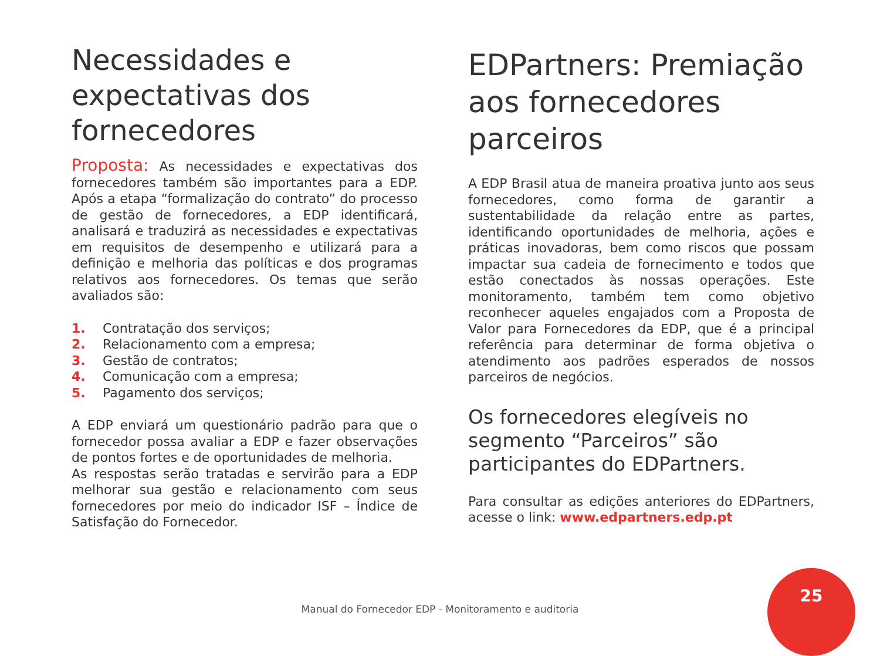Necessidades e expectativas dos fornecedores
Proposta: As necessidades e expectativas dos fornecedores também são importantes para a EDP. Após a etapa “formalização do contrato” do processo de gestão de fornecedores, a EDP identificará, analisará e traduzirá as necessidades e expectativas em requisitos de desempenho e utilizará para a definição e melhoria das políticas e dos programas relativos aos fornecedores. Os temas que serão avaliados são:
1. Contratação dos serviços;
2. Relacionamento com a empresa;
3. Gestão de contratos;
4. Comunicação com a empresa;
5. Pagamento dos serviços;
A EDP enviará um questionário padrão para que o fornecedor possa avaliar a EDP e fazer observações de pontos fortes e de oportunidades de melhoria.
As respostas serão tratadas e servirão para a EDP melhorar sua gestão e relacionamento com seus fornecedores por meio do indicador ISF – Índice de Satisfação do Fornecedor.
EDPartners: Premiação aos fornecedores parceiros
A EDP Brasil atua de maneira proativa junto aos seus fornecedores, como forma de garantir a sustentabilidade da relação entre as partes, identificando oportunidades de melhoria, ações e práticas inovadoras, bem como riscos que possam impactar sua cadeia de fornecimento e todos que estão conectados às nossas operações. Este monitoramento, também tem como objetivo reconhecer aqueles engajados com a Proposta de Valor para Fornecedores da EDP, que é a principal referência para determinar de forma objetiva o atendimento aos padrões esperados de nossos parceiros de negócios.
Os fornecedores elegíveis no segmento “Parceiros” são participantes do EDPartners.
Para consultar as edições anteriores do EDPartners, acesse o link: www.edpartners.edp.pt
Manual do Fornecedor EDP - Monitoramento e auditoria
25